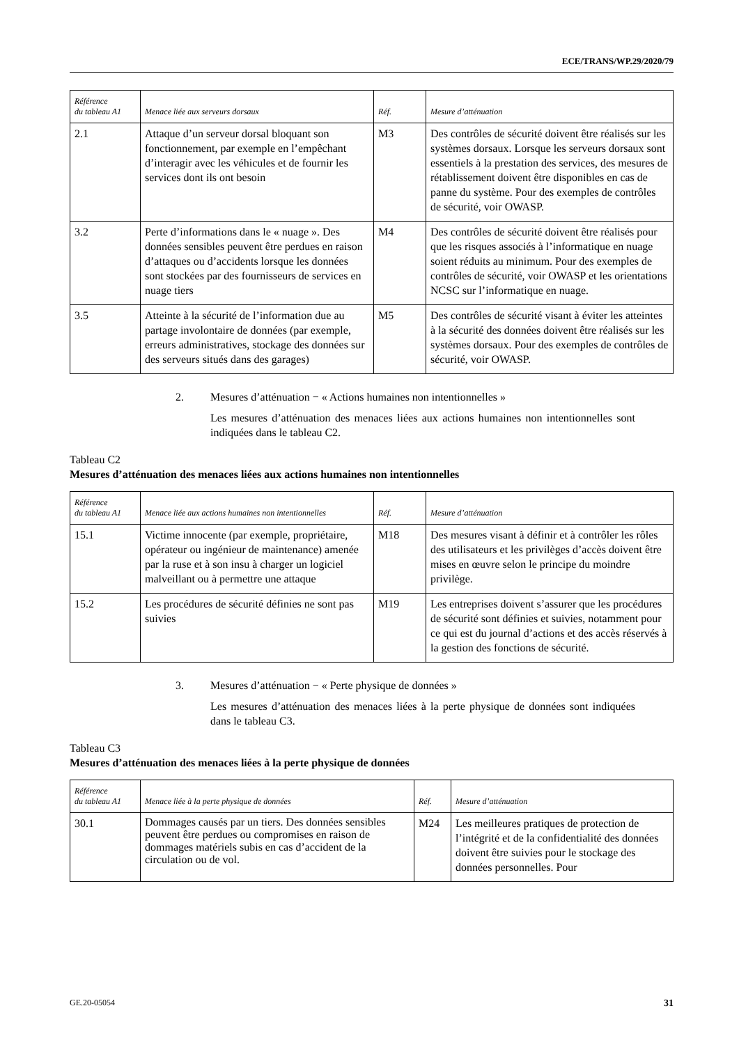ECE/TRANS/WP.29/2020/79
| Référence du tableau A1 | Menace liée aux serveurs dorsaux | Réf. | Mesure d’atténuation |
| --- | --- | --- | --- |
| 2.1 | Attaque d’un serveur dorsal bloquant son fonctionnement, par exemple en l’empêchant d’interagir avec les véhicules et de fournir les services dont ils ont besoin | M3 | Des contrôles de sécurité doivent être réalisés sur les systèmes dorsaux. Lorsque les serveurs dorsaux sont essentiels à la prestation des services, des mesures de rétablissement doivent être disponibles en cas de panne du système. Pour des exemples de contrôles de sécurité, voir OWASP. |
| 3.2 | Perte d’informations dans le « nuage ». Des données sensibles peuvent être perdues en raison d’attaques ou d’accidents lorsque les données sont stockées par des fournisseurs de services en nuage tiers | M4 | Des contrôles de sécurité doivent être réalisés pour que les risques associés à l’informatique en nuage soient réduits au minimum. Pour des exemples de contrôles de sécurité, voir OWASP et les orientations NCSC sur l’informatique en nuage. |
| 3.5 | Atteinte à la sécurité de l’information due au partage involontaire de données (par exemple, erreurs administratives, stockage des données sur des serveurs situés dans des garages) | M5 | Des contrôles de sécurité visant à éviter les atteintes à la sécurité des données doivent être réalisés sur les systèmes dorsaux. Pour des exemples de contrôles de sécurité, voir OWASP. |
2. Mesures d’atténuation − « Actions humaines non intentionnelles »
Les mesures d’atténuation des menaces liées aux actions humaines non intentionnelles sont indiquées dans le tableau C2.
Tableau C2
Mesures d’atténuation des menaces liées aux actions humaines non intentionnelles
| Référence du tableau A1 | Menace liée aux actions humaines non intentionnelles | Réf. | Mesure d’atténuation |
| --- | --- | --- | --- |
| 15.1 | Victime innocente (par exemple, propriétaire, opérateur ou ingénieur de maintenance) amenée par la ruse et à son insu à charger un logiciel malveillant ou à permettre une attaque | M18 | Des mesures visant à définir et à contrôler les rôles des utilisateurs et les privilèges d’accès doivent être mises en œuvre selon le principe du moindre privilège. |
| 15.2 | Les procédures de sécurité définies ne sont pas suivies | M19 | Les entreprises doivent s’assurer que les procédures de sécurité sont définies et suivies, notamment pour ce qui est du journal d’actions et des accès réservés à la gestion des fonctions de sécurité. |
3. Mesures d’atténuation − « Perte physique de données »
Les mesures d’atténuation des menaces liées à la perte physique de données sont indiquées dans le tableau C3.
Tableau C3
Mesures d’atténuation des menaces liées à la perte physique de données
| Référence du tableau A1 | Menace liée à la perte physique de données | Réf. | Mesure d’atténuation |
| --- | --- | --- | --- |
| 30.1 | Dommages causés par un tiers. Des données sensibles peuvent être perdues ou compromises en raison de dommages matériels subis en cas d’accident de la circulation ou de vol. | M24 | Les meilleures pratiques de protection de l’intégrité et de la confidentialité des données doivent être suivies pour le stockage des données personnelles. Pour |
GE.20-05054 31